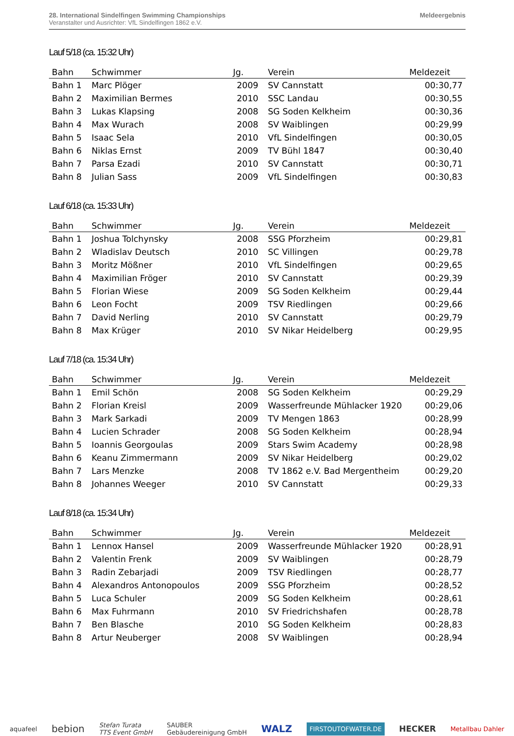28. International Sindelfingen Swimming Championships
Veranstalter und Ausrichter: VfL Sindelfingen 1862 e.V.
Meldeergebnis
Lauf 5/18 (ca. 15:32 Uhr)
| Bahn | Schwimmer | Jg. | Verein | Meldezeit |
| --- | --- | --- | --- | --- |
| Bahn 1 | Marc Plöger | 2009 | SV Cannstatt | 00:30,77 |
| Bahn 2 | Maximilian Bermes | 2010 | SSC Landau | 00:30,55 |
| Bahn 3 | Lukas Klapsing | 2008 | SG Soden Kelkheim | 00:30,36 |
| Bahn 4 | Max Wurach | 2008 | SV Waiblingen | 00:29,99 |
| Bahn 5 | Isaac Sela | 2010 | VfL Sindelfingen | 00:30,05 |
| Bahn 6 | Niklas Ernst | 2009 | TV Bühl 1847 | 00:30,40 |
| Bahn 7 | Parsa Ezadi | 2010 | SV Cannstatt | 00:30,71 |
| Bahn 8 | Julian Sass | 2009 | VfL Sindelfingen | 00:30,83 |
Lauf 6/18 (ca. 15:33 Uhr)
| Bahn | Schwimmer | Jg. | Verein | Meldezeit |
| --- | --- | --- | --- | --- |
| Bahn 1 | Joshua Tolchynsky | 2008 | SSG Pforzheim | 00:29,81 |
| Bahn 2 | Wladislav Deutsch | 2010 | SC Villingen | 00:29,78 |
| Bahn 3 | Moritz Mößner | 2010 | VfL Sindelfingen | 00:29,65 |
| Bahn 4 | Maximilian Fröger | 2010 | SV Cannstatt | 00:29,39 |
| Bahn 5 | Florian Wiese | 2009 | SG Soden Kelkheim | 00:29,44 |
| Bahn 6 | Leon Focht | 2009 | TSV Riedlingen | 00:29,66 |
| Bahn 7 | David Nerling | 2010 | SV Cannstatt | 00:29,79 |
| Bahn 8 | Max Krüger | 2010 | SV Nikar Heidelberg | 00:29,95 |
Lauf 7/18 (ca. 15:34 Uhr)
| Bahn | Schwimmer | Jg. | Verein | Meldezeit |
| --- | --- | --- | --- | --- |
| Bahn 1 | Emil Schön | 2008 | SG Soden Kelkheim | 00:29,29 |
| Bahn 2 | Florian Kreisl | 2009 | Wasserfreunde Mühlacker 1920 | 00:29,06 |
| Bahn 3 | Mark Sarkadi | 2009 | TV Mengen 1863 | 00:28,99 |
| Bahn 4 | Lucien Schrader | 2008 | SG Soden Kelkheim | 00:28,94 |
| Bahn 5 | Ioannis Georgoulas | 2009 | Stars Swim Academy | 00:28,98 |
| Bahn 6 | Keanu Zimmermann | 2009 | SV Nikar Heidelberg | 00:29,02 |
| Bahn 7 | Lars Menzke | 2008 | TV 1862 e.V. Bad Mergentheim | 00:29,20 |
| Bahn 8 | Johannes Weeger | 2010 | SV Cannstatt | 00:29,33 |
Lauf 8/18 (ca. 15:34 Uhr)
| Bahn | Schwimmer | Jg. | Verein | Meldezeit |
| --- | --- | --- | --- | --- |
| Bahn 1 | Lennox Hansel | 2009 | Wasserfreunde Mühlacker 1920 | 00:28,91 |
| Bahn 2 | Valentin Frenk | 2009 | SV Waiblingen | 00:28,79 |
| Bahn 3 | Radin Zebarjadi | 2009 | TSV Riedlingen | 00:28,77 |
| Bahn 4 | Alexandros Antonopoulos | 2009 | SSG Pforzheim | 00:28,52 |
| Bahn 5 | Luca Schuler | 2009 | SG Soden Kelkheim | 00:28,61 |
| Bahn 6 | Max Fuhrmann | 2010 | SV Friedrichshafen | 00:28,78 |
| Bahn 7 | Ben Blasche | 2010 | SG Soden Kelkheim | 00:28,83 |
| Bahn 8 | Artur Neuberger | 2008 | SV Waiblingen | 00:28,94 |
aquafeel bebion Stefan Turata
TTS Event GmbH SAUBER
Gebäudereinigung GmbH WALZ FIRSTOUTOFWATER.DE HECKER Metallbau Dahler